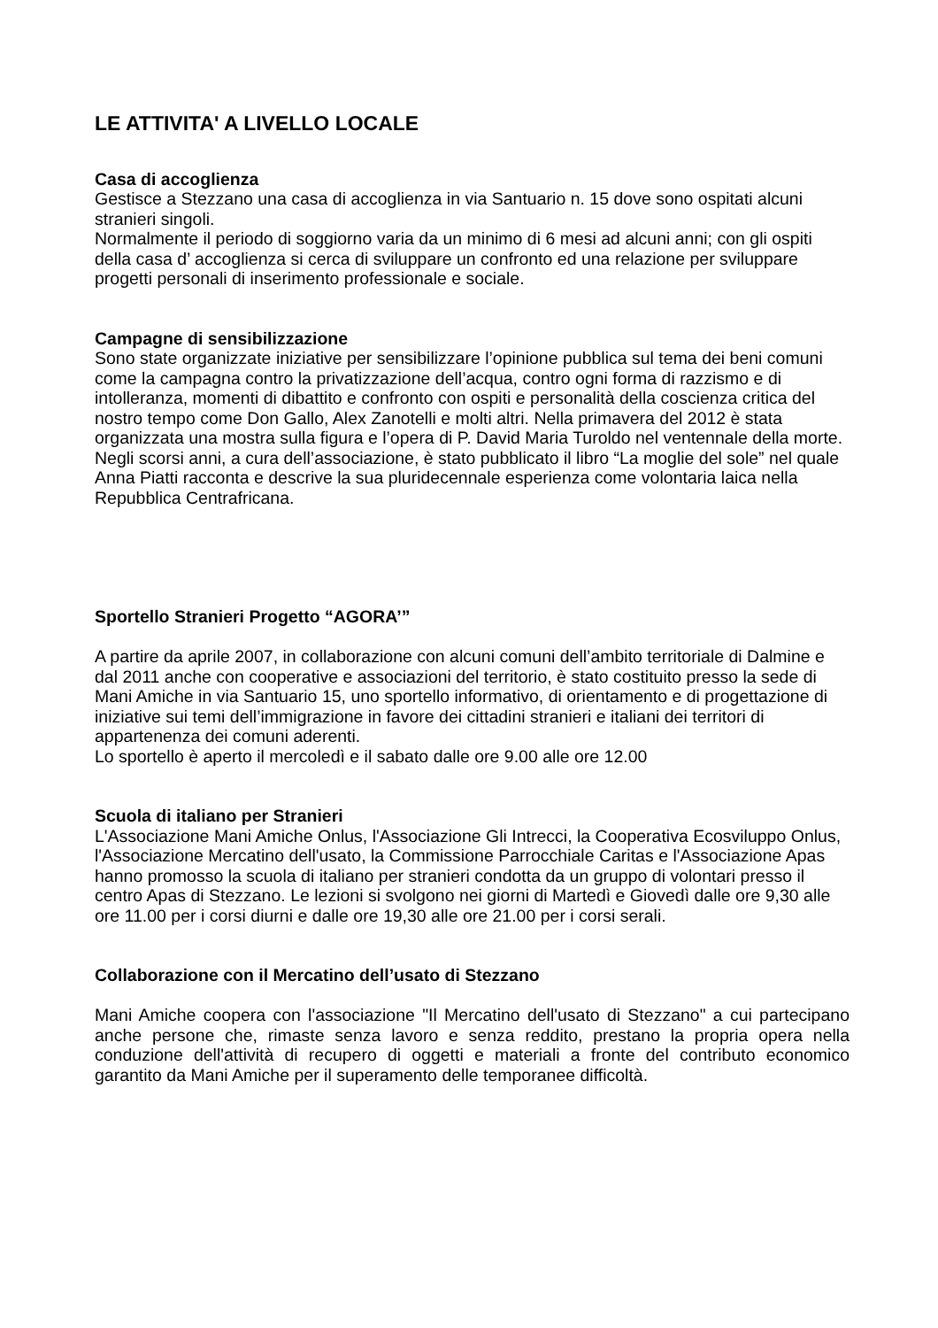LE ATTIVITA' A LIVELLO LOCALE
Casa di accoglienza
Gestisce a Stezzano una casa di accoglienza in via Santuario n. 15 dove sono ospitati alcuni stranieri singoli.
Normalmente il periodo di soggiorno varia da un minimo di 6 mesi ad alcuni anni; con gli ospiti della casa d’ accoglienza si cerca di sviluppare un confronto ed una relazione per sviluppare progetti personali di inserimento professionale e sociale.
Campagne di sensibilizzazione
Sono state organizzate iniziative per sensibilizzare l’opinione pubblica sul tema dei beni comuni come la campagna contro la privatizzazione dell’acqua, contro ogni forma di razzismo e di intolleranza, momenti di dibattito e confronto con ospiti e personalità della coscienza critica del nostro tempo come Don Gallo, Alex Zanotelli e molti altri. Nella primavera del 2012 è stata organizzata una mostra sulla figura e l’opera di P. David Maria Turoldo nel ventennale della morte.
Negli scorsi anni, a cura dell’associazione, è stato pubblicato il libro “La moglie del sole” nel quale Anna Piatti racconta e descrive la sua pluridecennale esperienza come volontaria laica nella Repubblica Centrafricana.
Sportello Stranieri Progetto “AGORA’”
A partire da aprile 2007, in collaborazione con alcuni comuni dell’ambito territoriale di Dalmine e dal 2011 anche con cooperative e associazioni del territorio, è stato costituito presso la sede di Mani Amiche in via Santuario 15, uno sportello informativo, di orientamento e di progettazione di iniziative sui temi dell’immigrazione in favore dei cittadini stranieri e italiani dei territori di appartenenza dei comuni aderenti.
Lo sportello è aperto il mercoledì e il sabato dalle ore 9.00 alle ore 12.00
Scuola di italiano per Stranieri
L'Associazione Mani Amiche Onlus, l'Associazione Gli Intrecci, la Cooperativa Ecosviluppo Onlus, l'Associazione Mercatino dell'usato, la Commissione Parrocchiale Caritas e l'Associazione Apas hanno promosso la scuola di italiano per stranieri condotta da un gruppo di volontari presso il centro Apas di Stezzano. Le lezioni si svolgono nei giorni di Martedì e Giovedì dalle ore 9,30 alle ore 11.00 per i corsi diurni e dalle ore 19,30 alle ore 21.00 per i corsi serali.
Collaborazione con il Mercatino dell’usato di Stezzano
Mani Amiche coopera con l'associazione "Il Mercatino dell'usato di Stezzano" a cui partecipano anche persone che, rimaste senza lavoro e senza reddito, prestano la propria opera nella conduzione dell'attività di recupero di oggetti e materiali a fronte del contributo economico garantito da Mani Amiche per il superamento delle temporanee difficoltà.